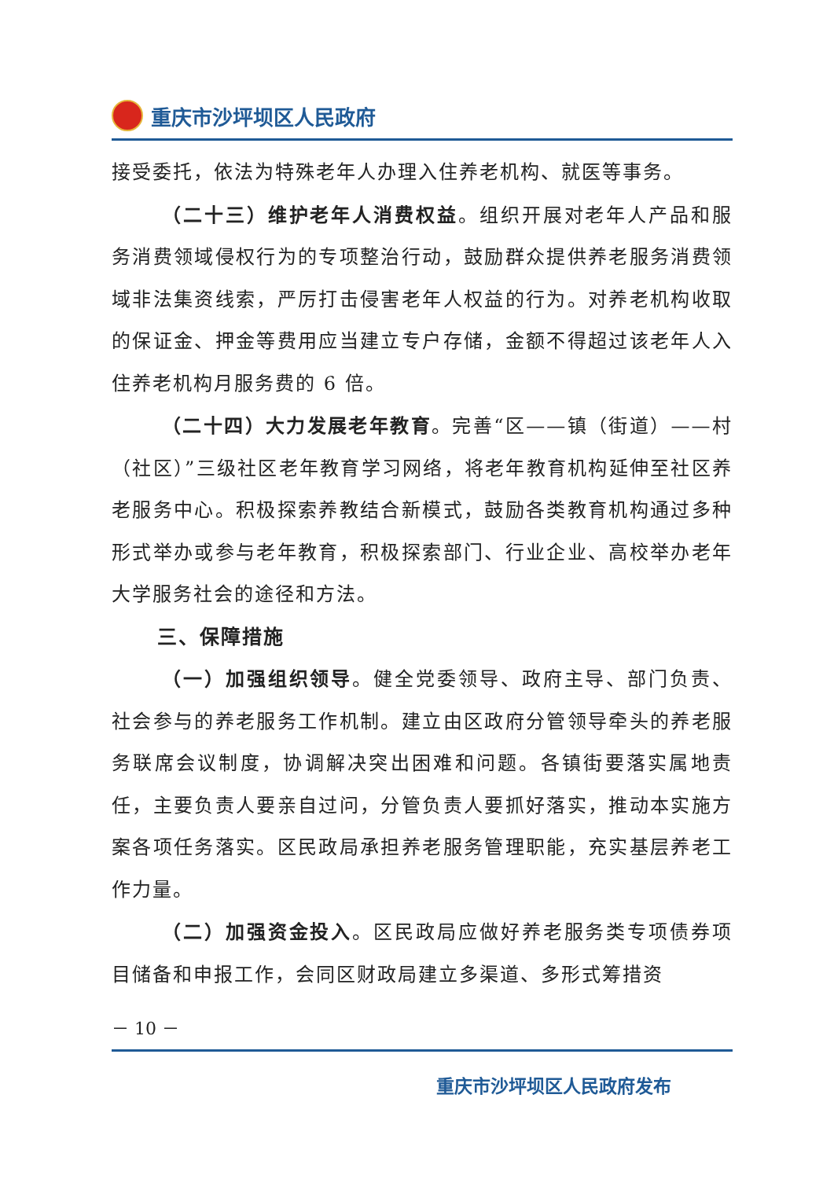重庆市沙坪坝区人民政府
接受委托，依法为特殊老年人办理入住养老机构、就医等事务。
（二十三）维护老年人消费权益。组织开展对老年人产品和服务消费领域侵权行为的专项整治行动，鼓励群众提供养老服务消费领域非法集资线索，严厉打击侵害老年人权益的行为。对养老机构收取的保证金、押金等费用应当建立专户存储，金额不得超过该老年人入住养老机构月服务费的 6 倍。
（二十四）大力发展老年教育。完善“区——镇（街道）——村（社区）”三级社区老年教育学习网络，将老年教育机构延伸至社区养老服务中心。积极探索养教结合新模式，鼓励各类教育机构通过多种形式举办或参与老年教育，积极探索部门、行业企业、高校举办老年大学服务社会的途径和方法。
三、保障措施
（一）加强组织领导。健全党委领导、政府主导、部门负责、社会参与的养老服务工作机制。建立由区政府分管领导牵头的养老服务联席会议制度，协调解决突出困难和问题。各镇街要落实属地责任，主要负责人要亲自过问，分管负责人要抓好落实，推动本实施方案各项任务落实。区民政局承担养老服务管理职能，充实基层养老工作力量。
（二）加强资金投入。区民政局应做好养老服务类专项债券项目储备和申报工作，会同区财政局建立多渠道、多形式筹措资
－ 10 －
重庆市沙坪坝区人民政府发布